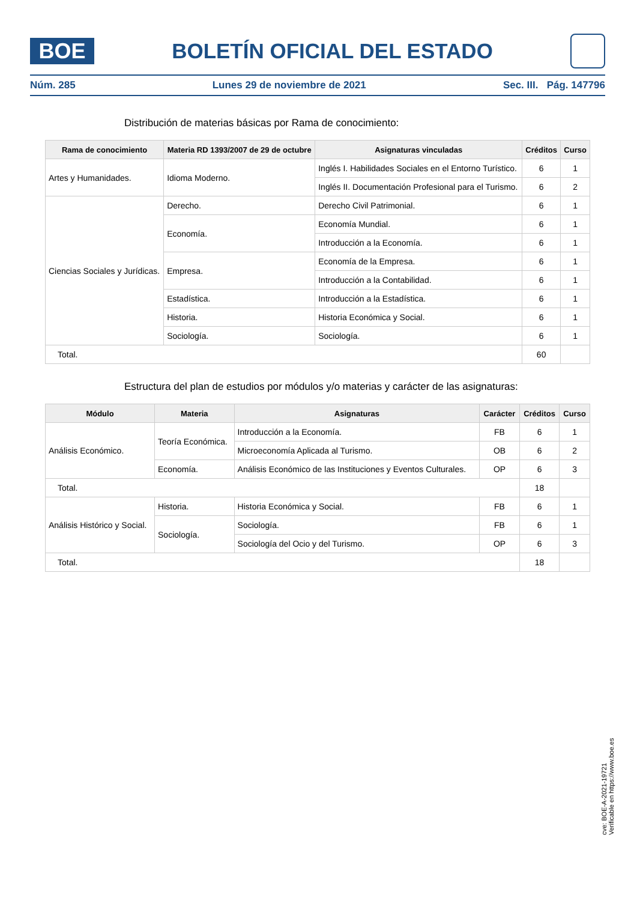BOE
BOLETÍN OFICIAL DEL ESTADO
Núm. 285 Lunes 29 de noviembre de 2021 Sec. III. Pág. 147796
Distribución de materias básicas por Rama de conocimiento:
| Rama de conocimiento | Materia RD 1393/2007 de 29 de octubre | Asignaturas vinculadas | Créditos | Curso |
| --- | --- | --- | --- | --- |
| Artes y Humanidades. | Idioma Moderno. | Inglés I. Habilidades Sociales en el Entorno Turístico. | 6 | 1 |
| | | Inglés II. Documentación Profesional para el Turismo. | 6 | 2 |
| Ciencias Sociales y Jurídicas. | Derecho. | Derecho Civil Patrimonial. | 6 | 1 |
| | Economía. | Economía Mundial. | 6 | 1 |
| | | Introducción a la Economía. | 6 | 1 |
| | Empresa. | Economía de la Empresa. | 6 | 1 |
| | | Introducción a la Contabilidad. | 6 | 1 |
| | Estadística. | Introducción a la Estadística. | 6 | 1 |
| | Historia. | Historia Económica y Social. | 6 | 1 |
| | Sociología. | Sociología. | 6 | 1 |
| Total. | | | 60 | |
Estructura del plan de estudios por módulos y/o materias y carácter de las asignaturas:
| Módulo | Materia | Asignaturas | Carácter | Créditos | Curso |
| --- | --- | --- | --- | --- | --- |
| Análisis Económico. | Teoría Económica. | Introducción a la Economía. | FB | 6 | 1 |
| | | Microeconomía Aplicada al Turismo. | OB | 6 | 2 |
| | Economía. | Análisis Económico de las Instituciones y Eventos Culturales. | OP | 6 | 3 |
| Total. | | | | 18 | |
| Análisis Histórico y Social. | Historia. | Historia Económica y Social. | FB | 6 | 1 |
| | Sociología. | Sociología. | FB | 6 | 1 |
| | | Sociología del Ocio y del Turismo. | OP | 6 | 3 |
| Total. | | | | 18 | |
cve: BOE-A-2021-19721
Verificable en https://www.boe.es